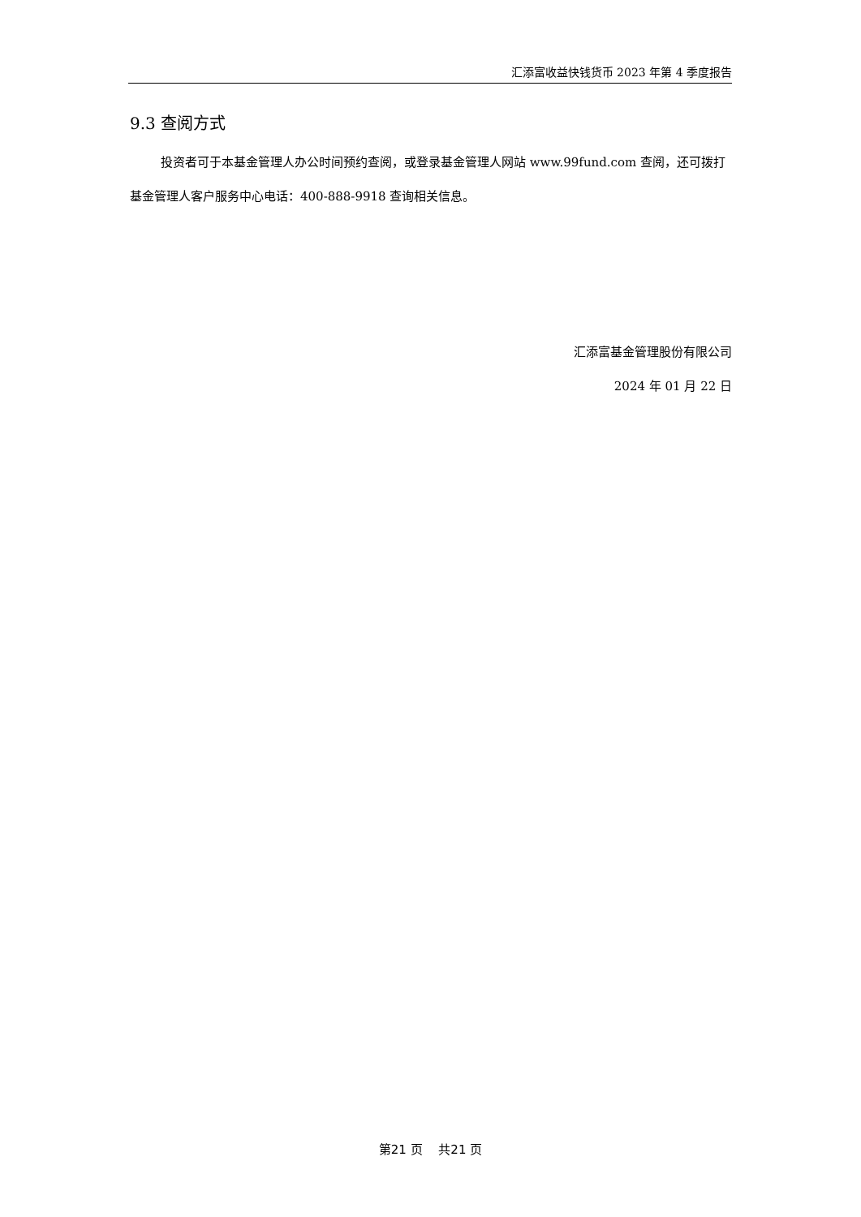汇添富收益快钱货币 2023 年第 4 季度报告
9.3 查阅方式
投资者可于本基金管理人办公时间预约查阅，或登录基金管理人网站 www.99fund.com 查阅，还可拨打基金管理人客户服务中心电话：400-888-9918 查询相关信息。
汇添富基金管理股份有限公司
2024 年 01 月 22 日
第21 页　 共21 页